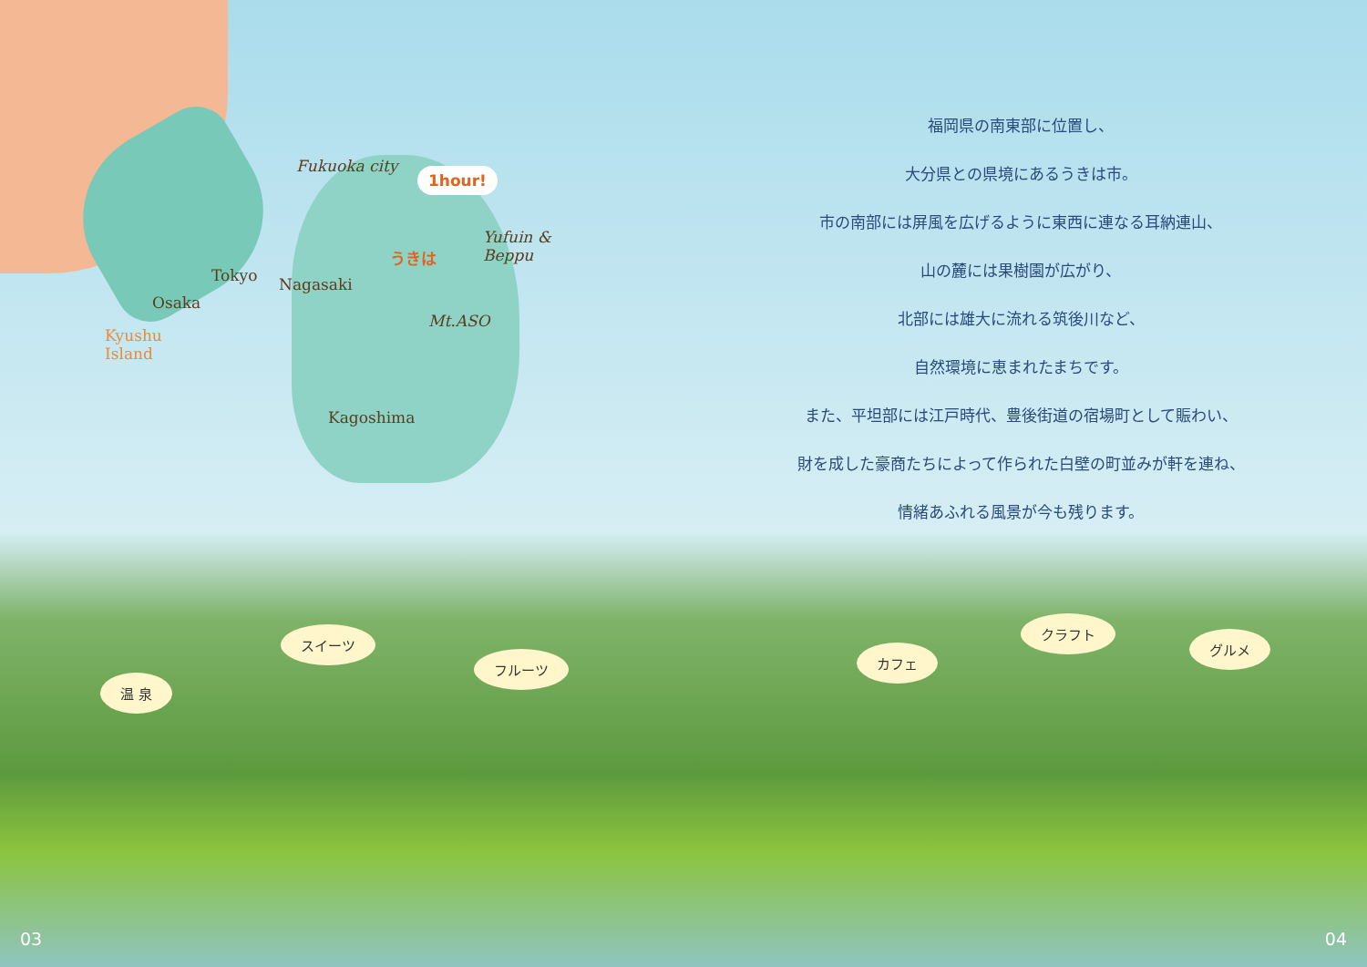Fukuoka city 1hour!
Tokyo Nagasaki
うきは
Yufuin &
Beppu
Osaka
Mt.ASO
Kyushu
Island
Kagoshima
福岡県の南東部に位置し、
大分県との県境にあるうきは市。
市の南部には屏風を広げるように東西に連なる耳納連山、
山の麓には果樹園が広がり、
北部には雄大に流れる筑後川など、
自然環境に恵まれたまちです。
また、平坦部には江戸時代、豊後街道の宿場町として賑わい、
財を成した豪商たちによって作られた白壁の町並みが軒を連ね、
情緒あふれる風景が今も残ります。
温 泉
スイーツ
フルーツ カフェ
クラフト
グルメ
03 04